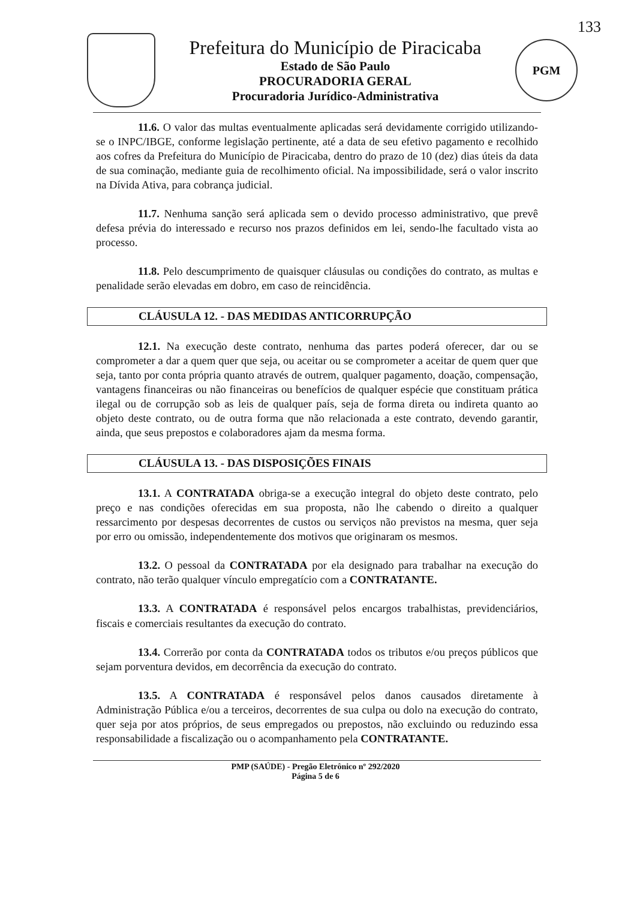133
Prefeitura do Município de Piracicaba
Estado de São Paulo
PROCURADORIA GERAL
Procuradoria Jurídico-Administrativa
PGM
11.6. O valor das multas eventualmente aplicadas será devidamente corrigido utilizando-se o INPC/IBGE, conforme legislação pertinente, até a data de seu efetivo pagamento e recolhido aos cofres da Prefeitura do Município de Piracicaba, dentro do prazo de 10 (dez) dias úteis da data de sua cominação, mediante guia de recolhimento oficial. Na impossibilidade, será o valor inscrito na Dívida Ativa, para cobrança judicial.
11.7. Nenhuma sanção será aplicada sem o devido processo administrativo, que prevê defesa prévia do interessado e recurso nos prazos definidos em lei, sendo-lhe facultado vista ao processo.
11.8. Pelo descumprimento de quaisquer cláusulas ou condições do contrato, as multas e penalidade serão elevadas em dobro, em caso de reincidência.
CLÁUSULA 12. - DAS MEDIDAS ANTICORRUPÇÃO
12.1. Na execução deste contrato, nenhuma das partes poderá oferecer, dar ou se comprometer a dar a quem quer que seja, ou aceitar ou se comprometer a aceitar de quem quer que seja, tanto por conta própria quanto através de outrem, qualquer pagamento, doação, compensação, vantagens financeiras ou não financeiras ou benefícios de qualquer espécie que constituam prática ilegal ou de corrupção sob as leis de qualquer país, seja de forma direta ou indireta quanto ao objeto deste contrato, ou de outra forma que não relacionada a este contrato, devendo garantir, ainda, que seus prepostos e colaboradores ajam da mesma forma.
CLÁUSULA 13. - DAS DISPOSIÇÕES FINAIS
13.1. A CONTRATADA obriga-se a execução integral do objeto deste contrato, pelo preço e nas condições oferecidas em sua proposta, não lhe cabendo o direito a qualquer ressarcimento por despesas decorrentes de custos ou serviços não previstos na mesma, quer seja por erro ou omissão, independentemente dos motivos que originaram os mesmos.
13.2. O pessoal da CONTRATADA por ela designado para trabalhar na execução do contrato, não terão qualquer vínculo empregatício com a CONTRATANTE.
13.3. A CONTRATADA é responsável pelos encargos trabalhistas, previdenciários, fiscais e comerciais resultantes da execução do contrato.
13.4. Correrão por conta da CONTRATADA todos os tributos e/ou preços públicos que sejam porventura devidos, em decorrência da execução do contrato.
13.5. A CONTRATADA é responsável pelos danos causados diretamente à Administração Pública e/ou a terceiros, decorrentes de sua culpa ou dolo na execução do contrato, quer seja por atos próprios, de seus empregados ou prepostos, não excluindo ou reduzindo essa responsabilidade a fiscalização ou o acompanhamento pela CONTRATANTE.
PMP (SAÚDE) - Pregão Eletrônico nº 292/2020
Página 5 de 6